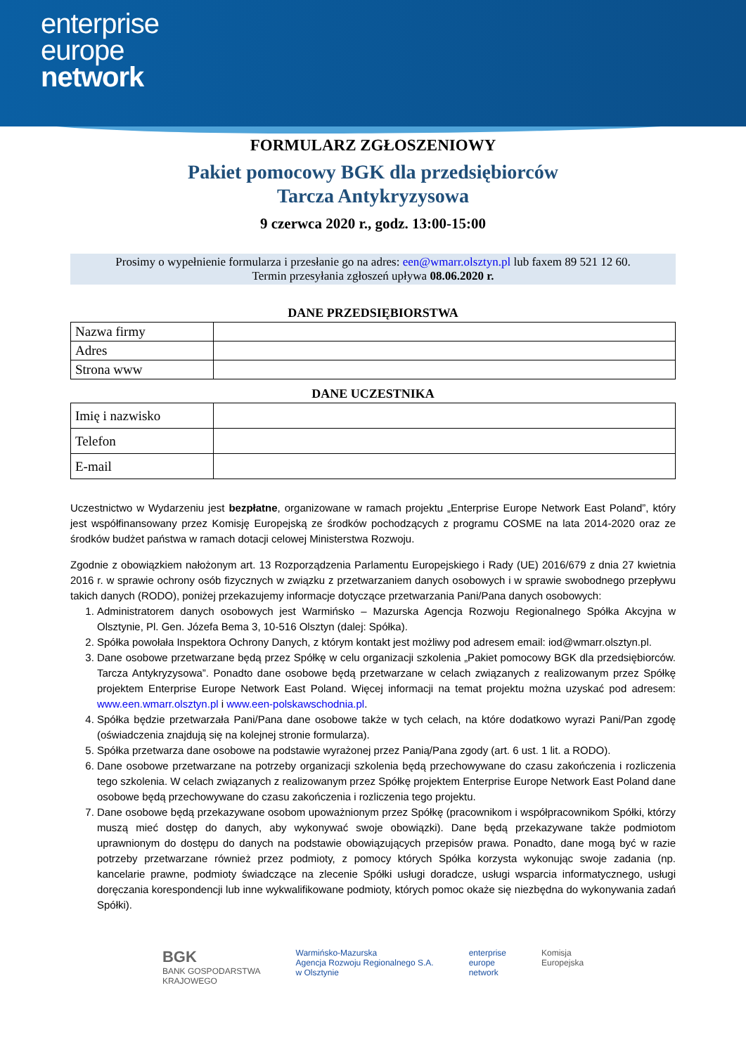enterprise
europe
network
FORMULARZ ZGŁOSZENIOWY
Pakiet pomocowy BGK dla przedsiębiorców
Tarcza Antykryzysowa
9 czerwca 2020 r., godz. 13:00-15:00
Prosimy o wypełnienie formularza i przesłanie go na adres: een@wmarr.olsztyn.pl lub faxem 89 521 12 60.
Termin przesyłania zgłoszeń upływa 08.06.2020 r.
DANE PRZEDSIĘBIORSTWA
| Nazwa firmy | |
| Adres | |
| Strona www | |
DANE UCZESTNIKA
| Imię i nazwisko | |
| Telefon | |
| E-mail | |
Uczestnictwo w Wydarzeniu jest bezpłatne, organizowane w ramach projektu „Enterprise Europe Network East Poland”, który jest współfinansowany przez Komisję Europejską ze środków pochodzących z programu COSME na lata 2014-2020 oraz ze środków budżet państwa w ramach dotacji celowej Ministerstwa Rozwoju.
Zgodnie z obowiązkiem nałożonym art. 13 Rozporządzenia Parlamentu Europejskiego i Rady (UE) 2016/679 z dnia 27 kwietnia 2016 r. w sprawie ochrony osób fizycznych w związku z przetwarzaniem danych osobowych i w sprawie swobodnego przepływu takich danych (RODO), poniżej przekazujemy informacje dotyczące przetwarzania Pani/Pana danych osobowych:
1. Administratorem danych osobowych jest Warmińsko – Mazurska Agencja Rozwoju Regionalnego Spółka Akcyjna w Olsztynie, Pl. Gen. Józefa Bema 3, 10-516 Olsztyn (dalej: Spółka).
2. Spółka powołała Inspektora Ochrony Danych, z którym kontakt jest możliwy pod adresem email: iod@wmarr.olsztyn.pl.
3. Dane osobowe przetwarzane będą przez Spółkę w celu organizacji szkolenia „Pakiet pomocowy BGK dla przedsiębiorców. Tarcza Antykryzysowa”. Ponadto dane osobowe będą przetwarzane w celach związanych z realizowanym przez Spółkę projektem Enterprise Europe Network East Poland. Więcej informacji na temat projektu można uzyskać pod adresem: www.een.wmarr.olsztyn.pl i www.een-polskawschodnia.pl.
4. Spółka będzie przetwarzała Pani/Pana dane osobowe także w tych celach, na które dodatkowo wyrazi Pani/Pan zgodę (oświadczenia znajdują się na kolejnej stronie formularza).
5. Spółka przetwarza dane osobowe na podstawie wyrażonej przez Panią/Pana zgody (art. 6 ust. 1 lit. a RODO).
6. Dane osobowe przetwarzane na potrzeby organizacji szkolenia będą przechowywane do czasu zakończenia i rozliczenia tego szkolenia. W celach związanych z realizowanym przez Spółkę projektem Enterprise Europe Network East Poland dane osobowe będą przechowywane do czasu zakończenia i rozliczenia tego projektu.
7. Dane osobowe będą przekazywane osobom upoważnionym przez Spółkę (pracownikom i współpracownikom Spółki, którzy muszą mieć dostęp do danych, aby wykonywać swoje obowiązki). Dane będą przekazywane także podmiotom uprawnionym do dostępu do danych na podstawie obowiązujących przepisów prawa. Ponadto, dane mogą być w razie potrzeby przetwarzane również przez podmioty, z pomocy których Spółka korzysta wykonując swoje zadania (np. kancelarie prawne, podmioty świadczące na zlecenie Spółki usługi doradcze, usługi wsparcia informatycznego, usługi doręczania korespondencji lub inne wykwalifikowane podmioty, których pomoc okaże się niezbędna do wykonywania zadań Spółki).
BGK
BANK GOSPODARSTWA
KRAJOWEGO
Warmińsko-Mazurska
Agencja Rozwoju Regionalnego S.A.
w Olsztynie
enterprise
europe
network
Komisja
Europejska